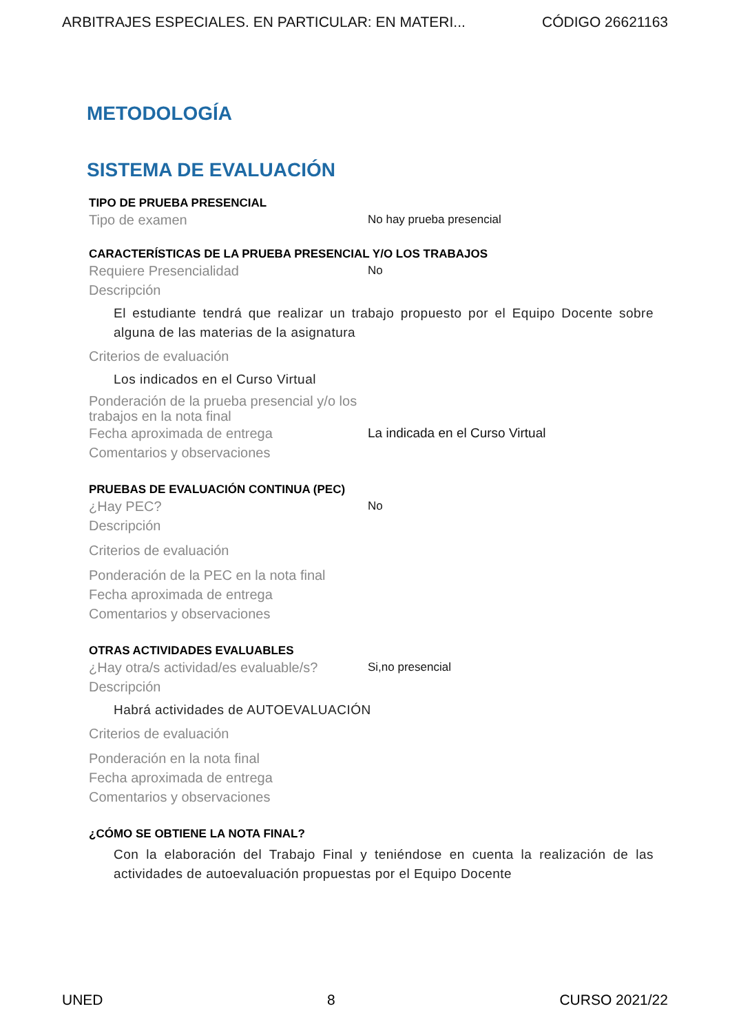ARBITRAJES ESPECIALES. EN PARTICULAR: EN MATERI... CÓDIGO 26621163
METODOLOGÍA
SISTEMA DE EVALUACIÓN
TIPO DE PRUEBA PRESENCIAL
Tipo de examen No hay prueba presencial
CARACTERÍSTICAS DE LA PRUEBA PRESENCIAL Y/O LOS TRABAJOS
Requiere Presencialidad No
Descripción
El estudiante tendrá que realizar un trabajo propuesto por el Equipo Docente sobre alguna de las materias de la asignatura
Criterios de evaluación
Los indicados en el Curso Virtual
Ponderación de la prueba presencial y/o los trabajos en la nota final
Fecha aproximada de entrega La indicada en el Curso Virtual
Comentarios y observaciones
PRUEBAS DE EVALUACIÓN CONTINUA (PEC)
¿Hay PEC? No
Descripción
Criterios de evaluación
Ponderación de la PEC en la nota final
Fecha aproximada de entrega
Comentarios y observaciones
OTRAS ACTIVIDADES EVALUABLES
¿Hay otra/s actividad/es evaluable/s? Si,no presencial
Descripción
Habrá actividades de AUTOEVALUACIÓN
Criterios de evaluación
Ponderación en la nota final
Fecha aproximada de entrega
Comentarios y observaciones
¿CÓMO SE OBTIENE LA NOTA FINAL?
Con la elaboración del Trabajo Final y teniéndose en cuenta la realización de las actividades de autoevaluación propuestas por el Equipo Docente
UNED 8 CURSO 2021/22